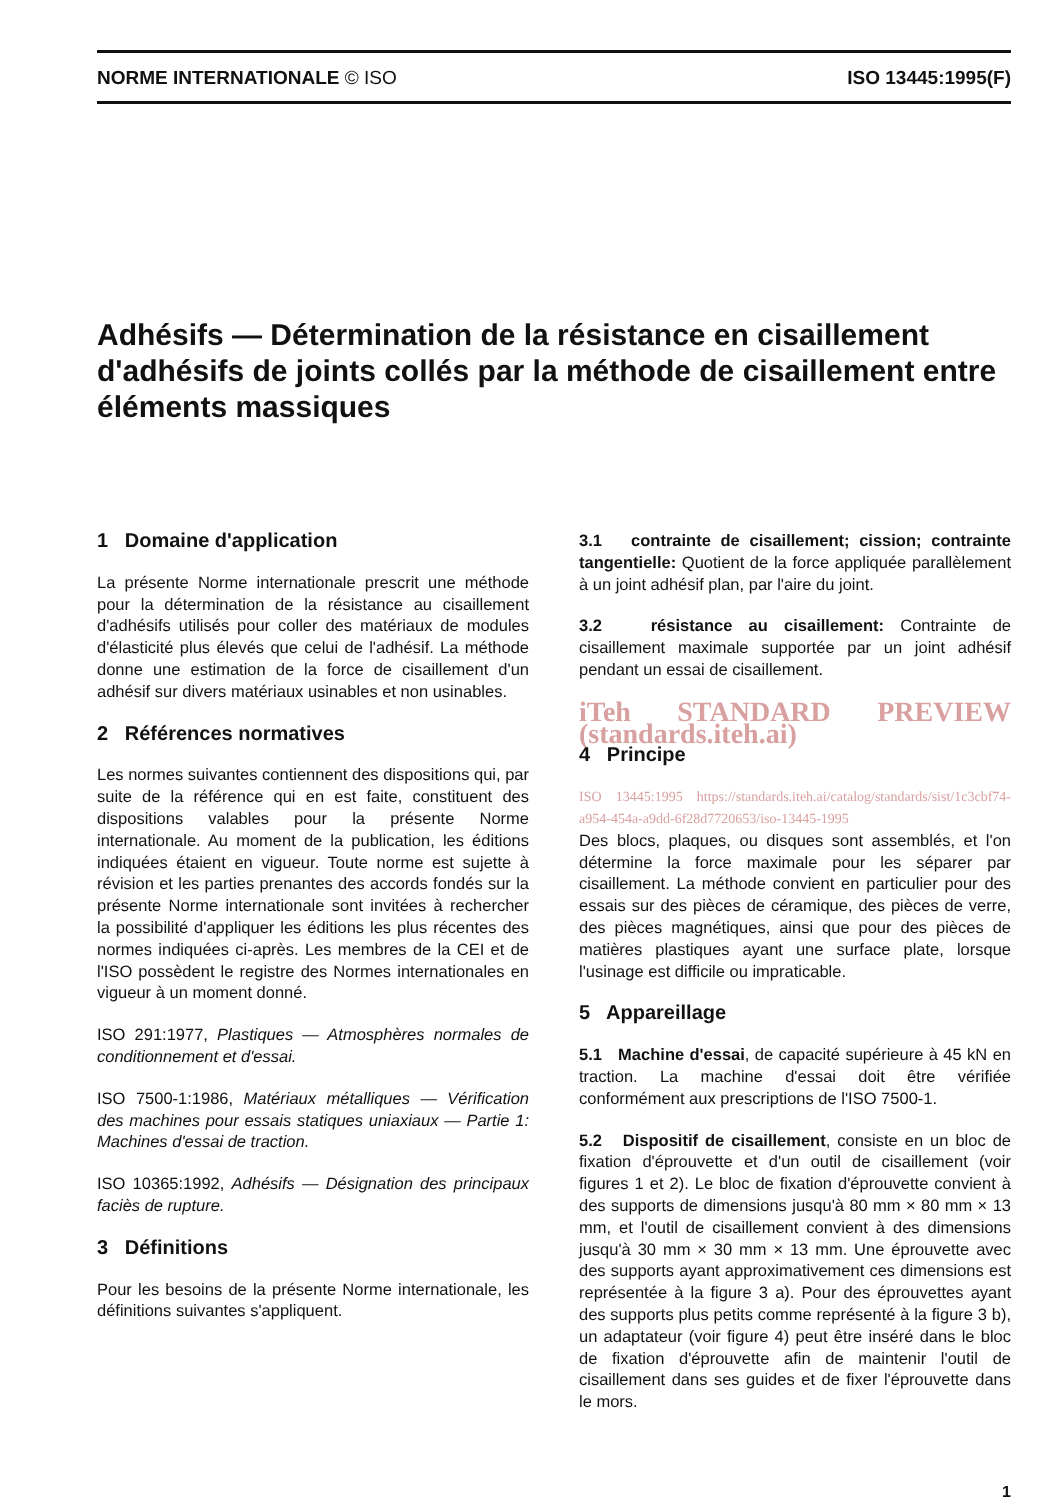NORME INTERNATIONALE © ISO ISO 13445:1995(F)
Adhésifs — Détermination de la résistance en cisaillement d'adhésifs de joints collés par la méthode de cisaillement entre éléments massiques
1 Domaine d'application
La présente Norme internationale prescrit une méthode pour la détermination de la résistance au cisaillement d'adhésifs utilisés pour coller des matériaux de modules d'élasticité plus élevés que celui de l'adhésif. La méthode donne une estimation de la force de cisaillement d'un adhésif sur divers matériaux usinables et non usinables.
2 Références normatives
Les normes suivantes contiennent des dispositions qui, par suite de la référence qui en est faite, constituent des dispositions valables pour la présente Norme internationale. Au moment de la publication, les éditions indiquées étaient en vigueur. Toute norme est sujette à révision et les parties prenantes des accords fondés sur la présente Norme internationale sont invitées à rechercher la possibilité d'appliquer les éditions les plus récentes des normes indiquées ci-après. Les membres de la CEI et de l'ISO possèdent le registre des Normes internationales en vigueur à un moment donné.
ISO 291:1977, Plastiques — Atmosphères normales de conditionnement et d'essai.
ISO 7500-1:1986, Matériaux métalliques — Vérification des machines pour essais statiques uniaxiaux — Partie 1: Machines d'essai de traction.
ISO 10365:1992, Adhésifs — Désignation des principaux faciès de rupture.
3 Définitions
Pour les besoins de la présente Norme internationale, les définitions suivantes s'appliquent.
3.1 contrainte de cisaillement; cission; contrainte tangentielle: Quotient de la force appliquée parallèlement à un joint adhésif plan, par l'aire du joint.
3.2 résistance au cisaillement: Contrainte de cisaillement maximale supportée par un joint adhésif pendant un essai de cisaillement.
iTeh STANDARD PREVIEW (standards.iteh.ai)
4 Principe
ISO 13445:1995 https://standards.iteh.ai/catalog/standards/sist/1c3cbf74-a954-454a-a9dd-6f28d7720653/iso-13445-1995
Des blocs, plaques, ou disques sont assemblés, et l'on détermine la force maximale pour les séparer par cisaillement. La méthode convient en particulier pour des essais sur des pièces de céramique, des pièces de verre, des pièces magnétiques, ainsi que pour des pièces de matières plastiques ayant une surface plate, lorsque l'usinage est difficile ou impraticable.
5 Appareillage
5.1 Machine d'essai, de capacité supérieure à 45 kN en traction. La machine d'essai doit être vérifiée conformément aux prescriptions de l'ISO 7500-1.
5.2 Dispositif de cisaillement, consiste en un bloc de fixation d'éprouvette et d'un outil de cisaillement (voir figures 1 et 2). Le bloc de fixation d'éprouvette convient à des supports de dimensions jusqu'à 80 mm × 80 mm × 13 mm, et l'outil de cisaillement convient à des dimensions jusqu'à 30 mm × 30 mm × 13 mm. Une éprouvette avec des supports ayant approximativement ces dimensions est représentée à la figure 3 a). Pour des éprouvettes ayant des supports plus petits comme représenté à la figure 3 b), un adaptateur (voir figure 4) peut être inséré dans le bloc de fixation d'éprouvette afin de maintenir l'outil de cisaillement dans ses guides et de fixer l'éprouvette dans le mors.
1